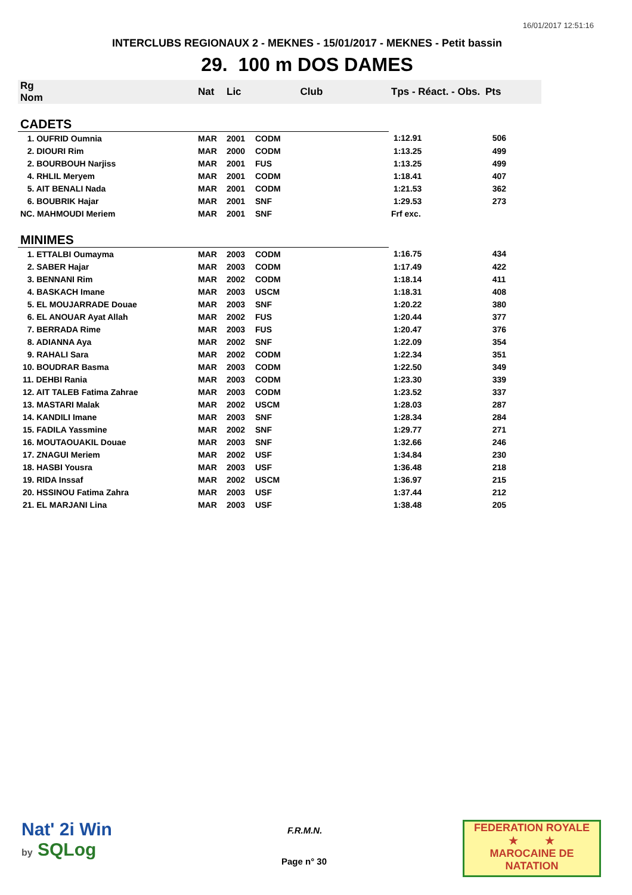16/01/2017 12:51:16
INTERCLUBS REGIONAUX 2 - MEKNES - 15/01/2017 - MEKNES - Petit bassin
29. 100 m DOS DAMES
| Rg Nom | | Nat | Lic | Club | Tps - Réact. - Obs. | Pts |
| --- | --- | --- | --- | --- | --- | --- |
| CADETS | | | | | | |
| 1. OUFRID Oumnia | | MAR | 2001 | CODM | 1:12.91 | 506 |
| 2. DIOURI Rim | | MAR | 2000 | CODM | 1:13.25 | 499 |
| 2. BOURBOUH Narjiss | | MAR | 2001 | FUS | 1:13.25 | 499 |
| 4. RHLIL Meryem | | MAR | 2001 | CODM | 1:18.41 | 407 |
| 5. AIT BENALI Nada | | MAR | 2001 | CODM | 1:21.53 | 362 |
| 6. BOUBRIK Hajar | | MAR | 2001 | SNF | 1:29.53 | 273 |
| NC. MAHMOUDI Meriem | | MAR | 2001 | SNF | Frf exc. | |
| MINIMES | | | | | | |
| 1. ETTALBI Oumayma | | MAR | 2003 | CODM | 1:16.75 | 434 |
| 2. SABER Hajar | | MAR | 2003 | CODM | 1:17.49 | 422 |
| 3. BENNANI Rim | | MAR | 2002 | CODM | 1:18.14 | 411 |
| 4. BASKACH Imane | | MAR | 2003 | USCM | 1:18.31 | 408 |
| 5. EL MOUJARRADE Douae | | MAR | 2003 | SNF | 1:20.22 | 380 |
| 6. EL ANOUAR Ayat Allah | | MAR | 2002 | FUS | 1:20.44 | 377 |
| 7. BERRADA Rime | | MAR | 2003 | FUS | 1:20.47 | 376 |
| 8. ADIANNA Aya | | MAR | 2002 | SNF | 1:22.09 | 354 |
| 9. RAHALI Sara | | MAR | 2002 | CODM | 1:22.34 | 351 |
| 10. BOUDRAR Basma | | MAR | 2003 | CODM | 1:22.50 | 349 |
| 11. DEHBI Rania | | MAR | 2003 | CODM | 1:23.30 | 339 |
| 12. AIT TALEB Fatima Zahrae | | MAR | 2003 | CODM | 1:23.52 | 337 |
| 13. MASTARI Malak | | MAR | 2002 | USCM | 1:28.03 | 287 |
| 14. KANDILI Imane | | MAR | 2003 | SNF | 1:28.34 | 284 |
| 15. FADILA Yassmine | | MAR | 2002 | SNF | 1:29.77 | 271 |
| 16. MOUTAOUAKIL Douae | | MAR | 2003 | SNF | 1:32.66 | 246 |
| 17. ZNAGUI Meriem | | MAR | 2002 | USF | 1:34.84 | 230 |
| 18. HASBI Yousra | | MAR | 2003 | USF | 1:36.48 | 218 |
| 19. RIDA Inssaf | | MAR | 2002 | USCM | 1:36.97 | 215 |
| 20. HSSINOU Fatima Zahra | | MAR | 2003 | USF | 1:37.44 | 212 |
| 21. EL MARJANI Lina | | MAR | 2003 | USF | 1:38.48 | 205 |
Nat' 2i Win
by SQLog
F.R.M.N.
Page n° 30
FEDERATION ROYALE
★ ★
MAROCAINE DE NATATION